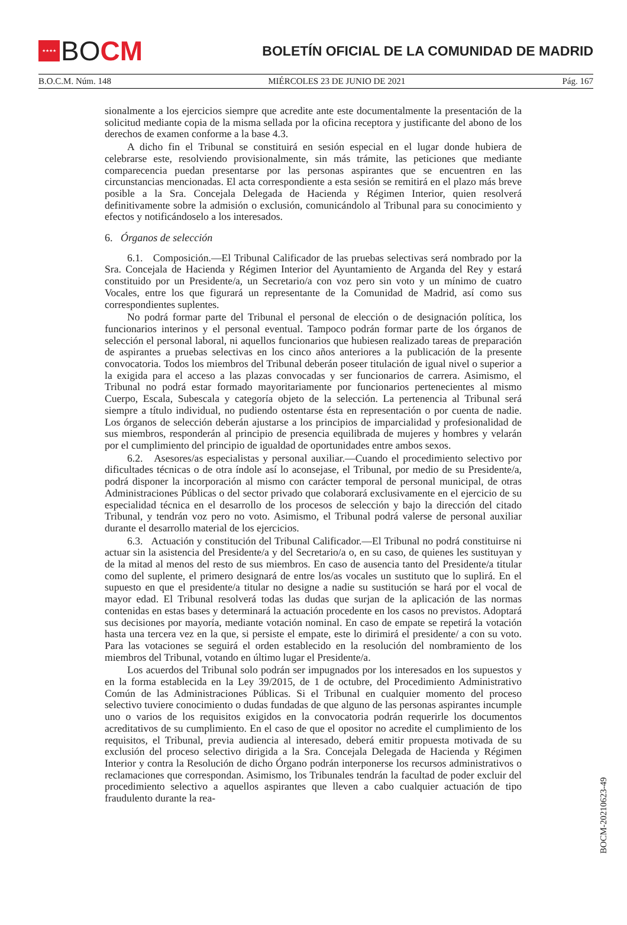★★★★
BOCM
BOLETÍN OFICIAL DE LA COMUNIDAD DE MADRID
B.O.C.M. Núm. 148 MIÉRCOLES 23 DE JUNIO DE 2021 Pág. 167
sionalmente a los ejercicios siempre que acredite ante este documentalmente la presentación de la solicitud mediante copia de la misma sellada por la oficina receptora y justificante del abono de los derechos de examen conforme a la base 4.3.
A dicho fin el Tribunal se constituirá en sesión especial en el lugar donde hubiera de celebrarse este, resolviendo provisionalmente, sin más trámite, las peticiones que mediante comparecencia puedan presentarse por las personas aspirantes que se encuentren en las circunstancias mencionadas. El acta correspondiente a esta sesión se remitirá en el plazo más breve posible a la Sra. Concejala Delegada de Hacienda y Régimen Interior, quien resolverá definitivamente sobre la admisión o exclusión, comunicándolo al Tribunal para su conocimiento y efectos y notificándoselo a los interesados.
6. Órganos de selección
6.1. Composición.—El Tribunal Calificador de las pruebas selectivas será nombrado por la Sra. Concejala de Hacienda y Régimen Interior del Ayuntamiento de Arganda del Rey y estará constituido por un Presidente/a, un Secretario/a con voz pero sin voto y un mínimo de cuatro Vocales, entre los que figurará un representante de la Comunidad de Madrid, así como sus correspondientes suplentes.
No podrá formar parte del Tribunal el personal de elección o de designación política, los funcionarios interinos y el personal eventual. Tampoco podrán formar parte de los órganos de selección el personal laboral, ni aquellos funcionarios que hubiesen realizado tareas de preparación de aspirantes a pruebas selectivas en los cinco años anteriores a la publicación de la presente convocatoria. Todos los miembros del Tribunal deberán poseer titulación de igual nivel o superior a la exigida para el acceso a las plazas convocadas y ser funcionarios de carrera. Asimismo, el Tribunal no podrá estar formado mayoritariamente por funcionarios pertenecientes al mismo Cuerpo, Escala, Subescala y categoría objeto de la selección. La pertenencia al Tribunal será siempre a título individual, no pudiendo ostentarse ésta en representación o por cuenta de nadie. Los órganos de selección deberán ajustarse a los principios de imparcialidad y profesionalidad de sus miembros, responderán al principio de presencia equilibrada de mujeres y hombres y velarán por el cumplimiento del principio de igualdad de oportunidades entre ambos sexos.
6.2. Asesores/as especialistas y personal auxiliar.—Cuando el procedimiento selectivo por dificultades técnicas o de otra índole así lo aconsejase, el Tribunal, por medio de su Presidente/a, podrá disponer la incorporación al mismo con carácter temporal de personal municipal, de otras Administraciones Públicas o del sector privado que colaborará exclusivamente en el ejercicio de su especialidad técnica en el desarrollo de los procesos de selección y bajo la dirección del citado Tribunal, y tendrán voz pero no voto. Asimismo, el Tribunal podrá valerse de personal auxiliar durante el desarrollo material de los ejercicios.
6.3. Actuación y constitución del Tribunal Calificador.—El Tribunal no podrá constituirse ni actuar sin la asistencia del Presidente/a y del Secretario/a o, en su caso, de quienes les sustituyan y de la mitad al menos del resto de sus miembros. En caso de ausencia tanto del Presidente/a titular como del suplente, el primero designará de entre los/as vocales un sustituto que lo suplirá. En el supuesto en que el presidente/a titular no designe a nadie su sustitución se hará por el vocal de mayor edad. El Tribunal resolverá todas las dudas que surjan de la aplicación de las normas contenidas en estas bases y determinará la actuación procedente en los casos no previstos. Adoptará sus decisiones por mayoría, mediante votación nominal. En caso de empate se repetirá la votación hasta una tercera vez en la que, si persiste el empate, este lo dirimirá el presidente/ a con su voto. Para las votaciones se seguirá el orden establecido en la resolución del nombramiento de los miembros del Tribunal, votando en último lugar el Presidente/a.
Los acuerdos del Tribunal solo podrán ser impugnados por los interesados en los supuestos y en la forma establecida en la Ley 39/2015, de 1 de octubre, del Procedimiento Administrativo Común de las Administraciones Públicas. Si el Tribunal en cualquier momento del proceso selectivo tuviere conocimiento o dudas fundadas de que alguno de las personas aspirantes incumple uno o varios de los requisitos exigidos en la convocatoria podrán requerirle los documentos acreditativos de su cumplimiento. En el caso de que el opositor no acredite el cumplimiento de los requisitos, el Tribunal, previa audiencia al interesado, deberá emitir propuesta motivada de su exclusión del proceso selectivo dirigida a la Sra. Concejala Delegada de Hacienda y Régimen Interior y contra la Resolución de dicho Órgano podrán interponerse los recursos administrativos o reclamaciones que correspondan. Asimismo, los Tribunales tendrán la facultad de poder excluir del procedimiento selectivo a aquellos aspirantes que lleven a cabo cualquier actuación de tipo fraudulento durante la rea-
BOCM-20210623-49